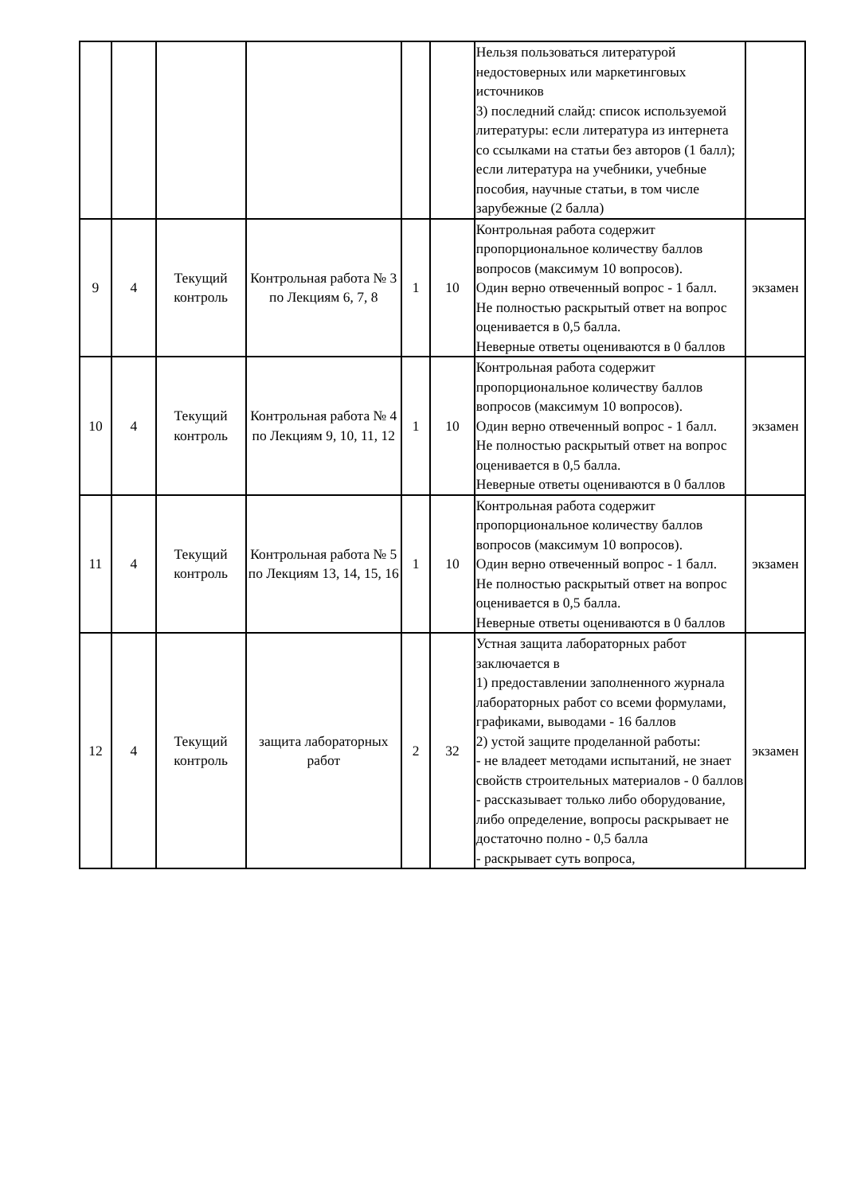| | | | | | | Нельзя пользоваться литературой недостоверных или маркетинговых источников 3) последний слайд: список используемой литературы: если литература из интернета со ссылками на статьи без авторов (1 балл); если литература на учебники, учебные пособия, научные статьи, в том числе зарубежные (2 балла) | |
| 9 | 4 | Текущий контроль | Контрольная работа № 3 по Лекциям 6, 7, 8 | 1 | 10 | Контрольная работа содержит пропорциональное количеству баллов вопросов (максимум 10 вопросов). Один верно отвеченный вопрос - 1 балл. Не полностью раскрытый ответ на вопрос оценивается в 0,5 балла. Неверные ответы оцениваются в 0 баллов | экзамен |
| 10 | 4 | Текущий контроль | Контрольная работа № 4 по Лекциям 9, 10, 11, 12 | 1 | 10 | Контрольная работа содержит пропорциональное количеству баллов вопросов (максимум 10 вопросов). Один верно отвеченный вопрос - 1 балл. Не полностью раскрытый ответ на вопрос оценивается в 0,5 балла. Неверные ответы оцениваются в 0 баллов | экзамен |
| 11 | 4 | Текущий контроль | Контрольная работа № 5 по Лекциям 13, 14, 15, 16 | 1 | 10 | Контрольная работа содержит пропорциональное количеству баллов вопросов (максимум 10 вопросов). Один верно отвеченный вопрос - 1 балл. Не полностью раскрытый ответ на вопрос оценивается в 0,5 балла. Неверные ответы оцениваются в 0 баллов | экзамен |
| 12 | 4 | Текущий контроль | защита лабораторных работ | 2 | 32 | Устная защита лабораторных работ заключается в 1) предоставлении заполненного журнала лабораторных работ со всеми формулами, графиками, выводами - 16 баллов 2) устой защите проделанной работы: - не владеет методами испытаний, не знает свойств строительных материалов - 0 баллов - рассказывает только либо оборудование, либо определение, вопросы раскрывает не достаточно полно - 0,5 балла - раскрывает суть вопроса, | экзамен |